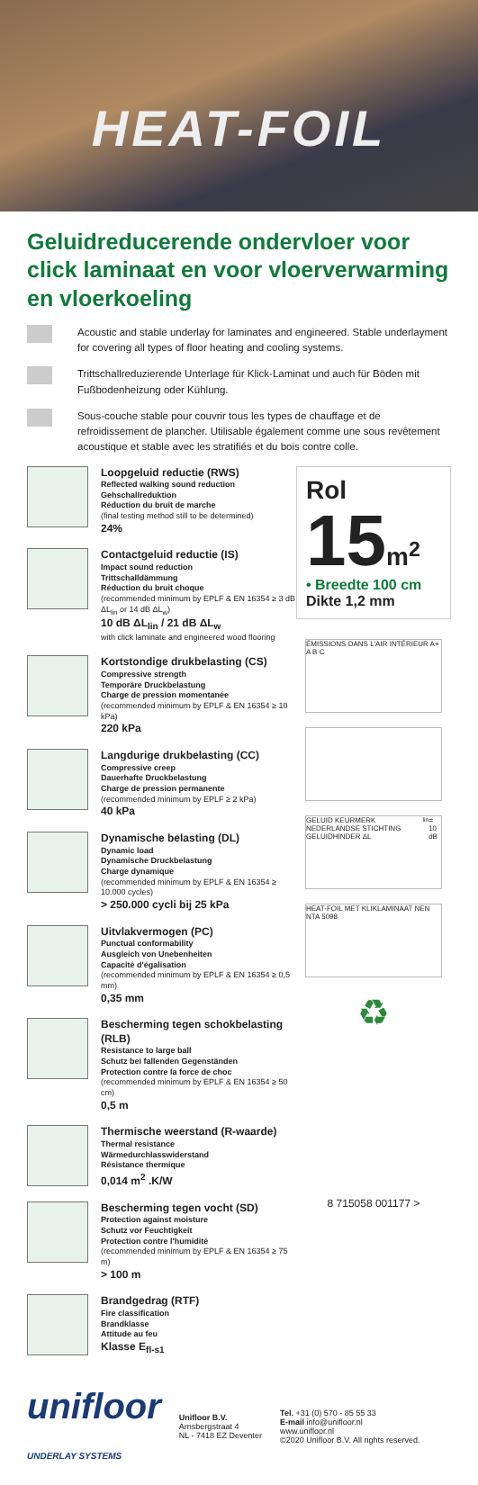HEAT-FOIL
Geluidreducerende ondervloer voor click laminaat en voor vloerverwarming en vloerkoeling
Acoustic and stable underlay for laminates and engineered. Stable underlayment for covering all types of floor heating and cooling systems.
Trittschallreduzierende Unterlage für Klick-Laminat und auch für Böden mit Fußbodenheizung oder Kühlung.
Sous-couche stable pour couvrir tous les types de chauffage et de refroidissement de plancher. Utilisable également comme une sous revêtement acoustique et stable avec les stratifiés et du bois contre colle.
Loopgeluid reductie (RWS)
Reflected walking sound reduction
Gehschallreduktion
Réduction du bruit de marche
(final testing method still to be determined)
24%
Contactgeluid reductie (IS)
Impact sound reduction
Trittschalldämmung
Réduction du bruit choque
(recommended minimum by EPLF & EN 16354 ≥ 3 dB ΔL<sub>lin</sub> or 14 dB ΔL<sub>w</sub>)
10 dB ΔL<sub>lin</sub> / 21 dB ΔL<sub>w</sub>
with click laminate and engineered wood flooring
Kortstondige drukbelasting (CS)
Compressive strength
Temporäre Druckbelastung
Charge de pression momentanée
(recommended minimum by EPLF & EN 16354 ≥ 10 kPa)
220 kPa
Langdurige drukbelasting (CC)
Compressive creep
Dauerhafte Druckbelastung
Charge de pression permanente
(recommended minimum by EPLF ≥ 2 kPa)
40 kPa
Dynamische belasting (DL)
Dynamic load
Dynamische Druckbelastung
Charge dynamique
(recommended minimum by EPLF & EN 16354 ≥ 10.000 cycles)
> 250.000 cycli bij 25 kPa
Uitvlakvermogen (PC)
Punctual conformability
Ausgleich von Unebenheiten
Capacité d'égalisation
(recommended minimum by EPLF & EN 16354 ≥ 0,5 mm)
0,35 mm
Bescherming tegen schokbelasting (RLB)
Resistance to large ball
Schutz bei fallenden Gegenständen
Protection contre la force de choc
(recommended minimum by EPLF & EN 16354 ≥ 50 cm)
0,5 m
Thermische weerstand (R-waarde)
Thermal resistance
Wärmedurchlasswiderstand
Résistance thermique
0,014 m<sup>2</sup> .K/W
Bescherming tegen vocht (SD)
Protection against moisture
Schutz vor Feuchtigkeit
Protection contre l'humidité
(recommended minimum by EPLF & EN 16354 ≥ 75 m)
> 100 m
Brandgedrag (RTF)
Fire classification
Brandklasse
Attitude au feu
Klasse E<sub>fl-s1</sub>
Rol
15m<sup>2</sup>
• Breedte 100 cm
Dikte 1,2 mm
ÉMISSIONS DANS L'AIR INTÉRIEUR A+ A B C
GELUID KEURMERK NEDERLANDSE STICHTING GELUIDHINDER ΔL<sub>lin</sub> = 10 dB
HEAT-FOIL MET KLIKLAMINAAT NEN NTA 5098
♻
8 715058 001177 >
unifloor
UNDERLAY SYSTEMS
Unifloor B.V.
Arnsbergstraat 4
NL - 7418 EZ Deventer
Tel. +31 (0) 570 - 85 55 33
E-mail info@unifloor.nl
www.unifloor.nl
©2020 Unifloor B.V. All rights reserved.